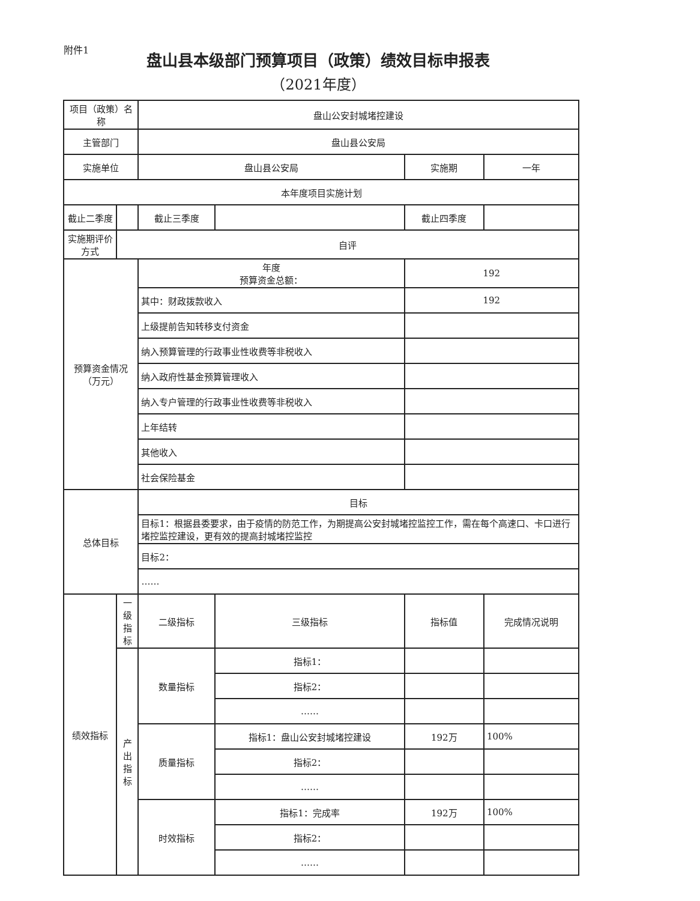附件1
盘山县本级部门预算项目（政策）绩效目标申报表
（2021年度）
| 项目（政策）名称 | | 盘山公安封城堵控建设 | | | |
| 主管部门 | | 盘山县公安局 | | | |
| 实施单位 | | 盘山县公安局 | | 实施期 | 一年 |
| 本年度项目实施计划 | | | | | |
| 截止二季度 | | 截止三季度 | | 截止四季度 | |
| 实施期评价方式 | 自评 | | | | |
| 预算资金情况（万元） | | 年度 预算资金总额： | | 192 | |
| | | 其中：财政拨款收入 | | 192 | |
| | | 上级提前告知转移支付资金 | | | |
| | | 纳入预算管理的行政事业性收费等非税收入 | | | |
| | | 纳入政府性基金预算管理收入 | | | |
| | | 纳入专户管理的行政事业性收费等非税收入 | | | |
| | | 上年结转 | | | |
| | | 其他收入 | | | |
| | | 社会保险基金 | | | |
| 总体目标 | | 目标 | | | |
| | | 目标1：根据县委要求，由于疫情的防范工作，为期提高公安封城堵控监控工作，需在每个高速口、卡口进行堵控监控建设，更有效的提高封城堵控监控 | | | |
| | | 目标2： | | | |
| | | …… | | | |
| 绩效指标 | 一级 指标 | 二级指标 | 三级指标 | 指标值 | 完成情况说明 |
| | 产出 指标 | 数量指标 | 指标1： | | |
| | | | 指标2： | | |
| | | | …… | | |
| | | 质量指标 | 指标1：盘山公安封城堵控建设 | 192万 | 100% |
| | | | 指标2： | | |
| | | | …… | | |
| | | 时效指标 | 指标1：完成率 | 192万 | 100% |
| | | | 指标2： | | |
| | | | …… | | |